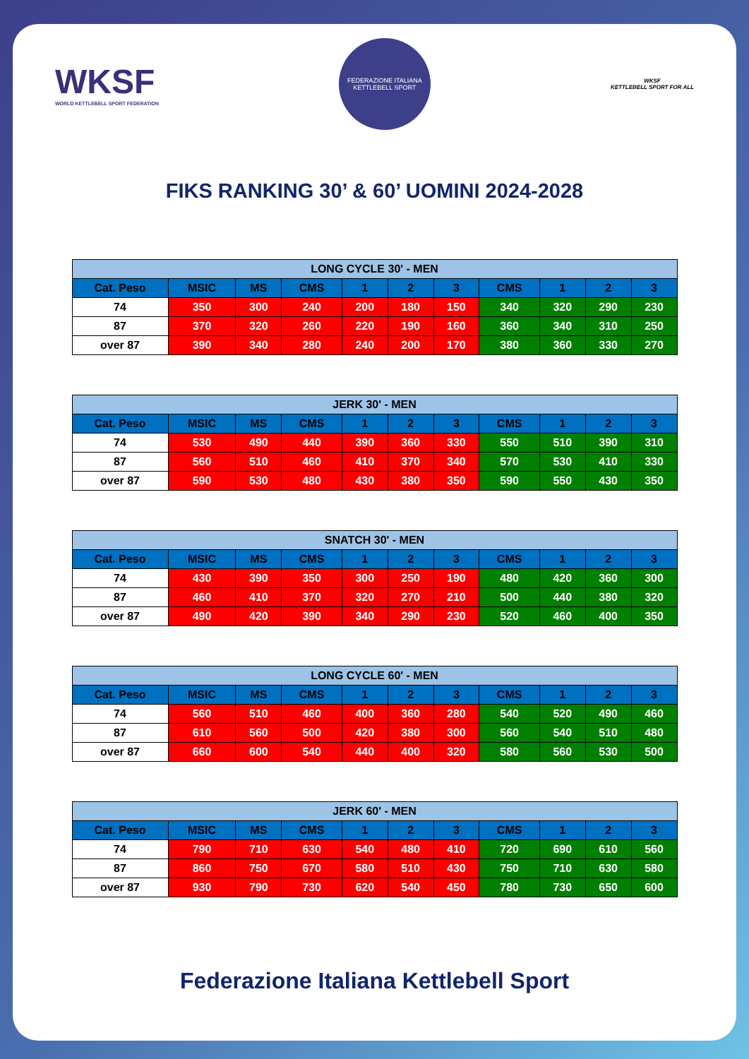WKSF
WORLD KETTLEBELL SPORT FEDERATION
FEDERAZIONE ITALIANA KETTLEBELL SPORT
WKSF
KETTLEBELL SPORT FOR ALL
FIKS RANKING 30’ & 60’ UOMINI 2024-2028
| LONG CYCLE 30' - MEN | | | | | | | | | | |
| --- | --- | --- | --- | --- | --- | --- | --- | --- | --- | --- |
| Cat. Peso | MSIC | MS | CMS | 1 | 2 | 3 | CMS | 1 | 2 | 3 |
| 74 | 350 | 300 | 240 | 200 | 180 | 150 | 340 | 320 | 290 | 230 |
| 87 | 370 | 320 | 260 | 220 | 190 | 160 | 360 | 340 | 310 | 250 |
| over 87 | 390 | 340 | 280 | 240 | 200 | 170 | 380 | 360 | 330 | 270 |
| JERK 30' - MEN | | | | | | | | | | |
| --- | --- | --- | --- | --- | --- | --- | --- | --- | --- | --- |
| Cat. Peso | MSIC | MS | CMS | 1 | 2 | 3 | CMS | 1 | 2 | 3 |
| 74 | 530 | 490 | 440 | 390 | 360 | 330 | 550 | 510 | 390 | 310 |
| 87 | 560 | 510 | 460 | 410 | 370 | 340 | 570 | 530 | 410 | 330 |
| over 87 | 590 | 530 | 480 | 430 | 380 | 350 | 590 | 550 | 430 | 350 |
| SNATCH 30' - MEN | | | | | | | | | | |
| --- | --- | --- | --- | --- | --- | --- | --- | --- | --- | --- |
| Cat. Peso | MSIC | MS | CMS | 1 | 2 | 3 | CMS | 1 | 2 | 3 |
| 74 | 430 | 390 | 350 | 300 | 250 | 190 | 480 | 420 | 360 | 300 |
| 87 | 460 | 410 | 370 | 320 | 270 | 210 | 500 | 440 | 380 | 320 |
| over 87 | 490 | 420 | 390 | 340 | 290 | 230 | 520 | 460 | 400 | 350 |
| LONG CYCLE 60' - MEN | | | | | | | | | | |
| --- | --- | --- | --- | --- | --- | --- | --- | --- | --- | --- |
| Cat. Peso | MSIC | MS | CMS | 1 | 2 | 3 | CMS | 1 | 2 | 3 |
| 74 | 560 | 510 | 460 | 400 | 360 | 280 | 540 | 520 | 490 | 460 |
| 87 | 610 | 560 | 500 | 420 | 380 | 300 | 560 | 540 | 510 | 480 |
| over 87 | 660 | 600 | 540 | 440 | 400 | 320 | 580 | 560 | 530 | 500 |
| JERK 60' - MEN | | | | | | | | | | |
| --- | --- | --- | --- | --- | --- | --- | --- | --- | --- | --- |
| Cat. Peso | MSIC | MS | CMS | 1 | 2 | 3 | CMS | 1 | 2 | 3 |
| 74 | 790 | 710 | 630 | 540 | 480 | 410 | 720 | 690 | 610 | 560 |
| 87 | 860 | 750 | 670 | 580 | 510 | 430 | 750 | 710 | 630 | 580 |
| over 87 | 930 | 790 | 730 | 620 | 540 | 450 | 780 | 730 | 650 | 600 |
Federazione Italiana Kettlebell Sport